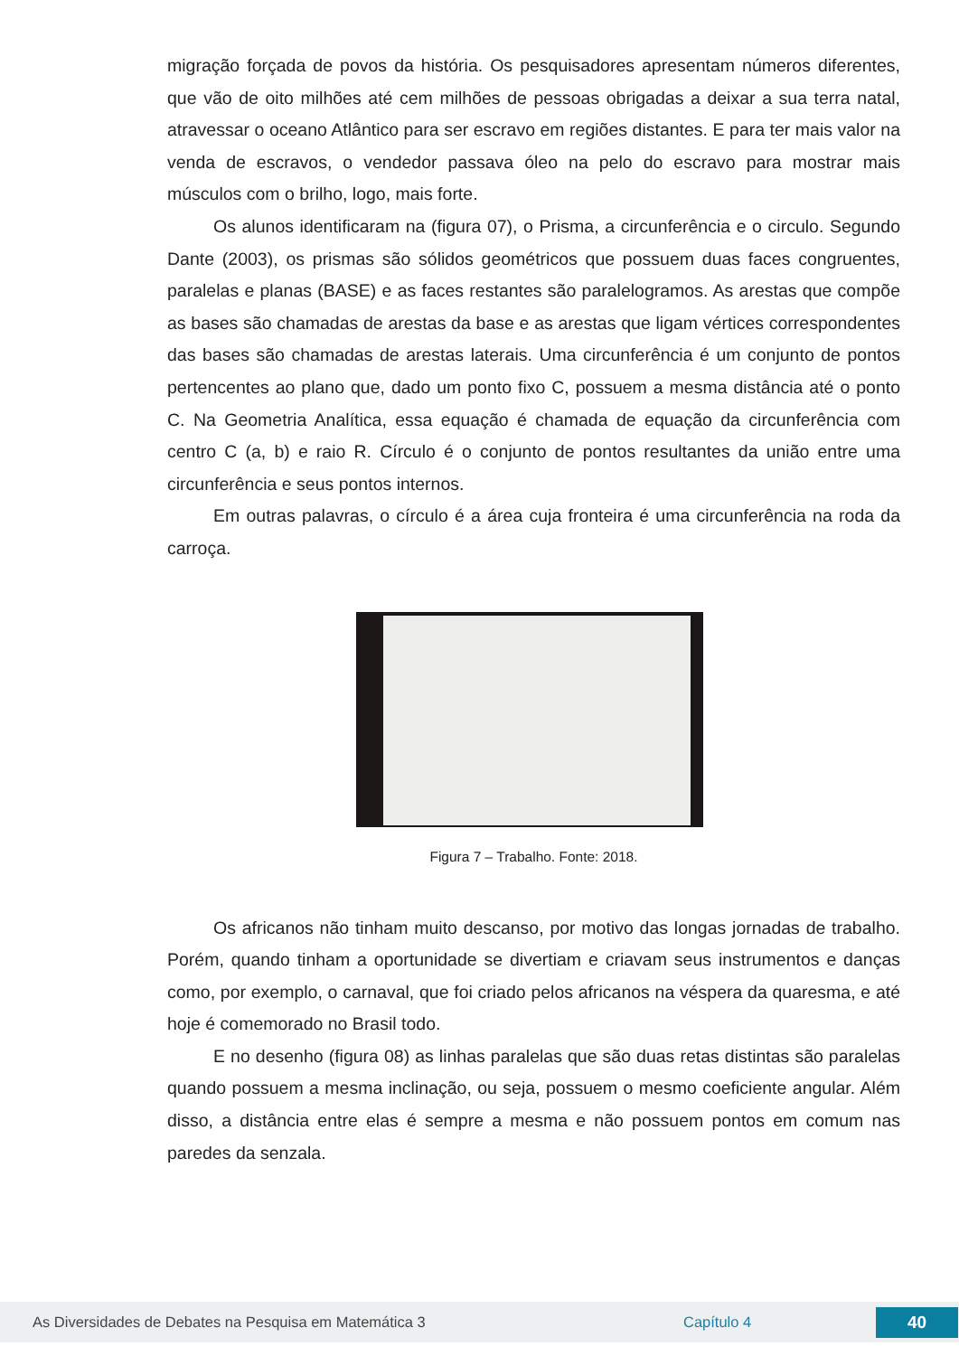migração forçada de povos da história. Os pesquisadores apresentam números diferentes, que vão de oito milhões até cem milhões de pessoas obrigadas a deixar a sua terra natal, atravessar o oceano Atlântico para ser escravo em regiões distantes. E para ter mais valor na venda de escravos, o vendedor passava óleo na pelo do escravo para mostrar mais músculos com o brilho, logo, mais forte.
Os alunos identificaram na (figura 07), o Prisma, a circunferência e o circulo. Segundo Dante (2003), os prismas são sólidos geométricos que possuem duas faces congruentes, paralelas e planas (BASE) e as faces restantes são paralelogramos. As arestas que compõe as bases são chamadas de arestas da base e as arestas que ligam vértices correspondentes das bases são chamadas de arestas laterais. Uma circunferência é um conjunto de pontos pertencentes ao plano que, dado um ponto fixo C, possuem a mesma distância até o ponto C. Na Geometria Analítica, essa equação é chamada de equação da circunferência com centro C (a, b) e raio R. Círculo é o conjunto de pontos resultantes da união entre uma circunferência e seus pontos internos.
Em outras palavras, o círculo é a área cuja fronteira é uma circunferência na roda da carroça.
Figura 7 – Trabalho. Fonte: 2018.
Os africanos não tinham muito descanso, por motivo das longas jornadas de trabalho. Porém, quando tinham a oportunidade se divertiam e criavam seus instrumentos e danças como, por exemplo, o carnaval, que foi criado pelos africanos na véspera da quaresma, e até hoje é comemorado no Brasil todo.
E no desenho (figura 08) as linhas paralelas que são duas retas distintas são paralelas quando possuem a mesma inclinação, ou seja, possuem o mesmo coeficiente angular. Além disso, a distância entre elas é sempre a mesma e não possuem pontos em comum nas paredes da senzala.
As Diversidades de Debates na Pesquisa em Matemática 3 Capítulo 4
40